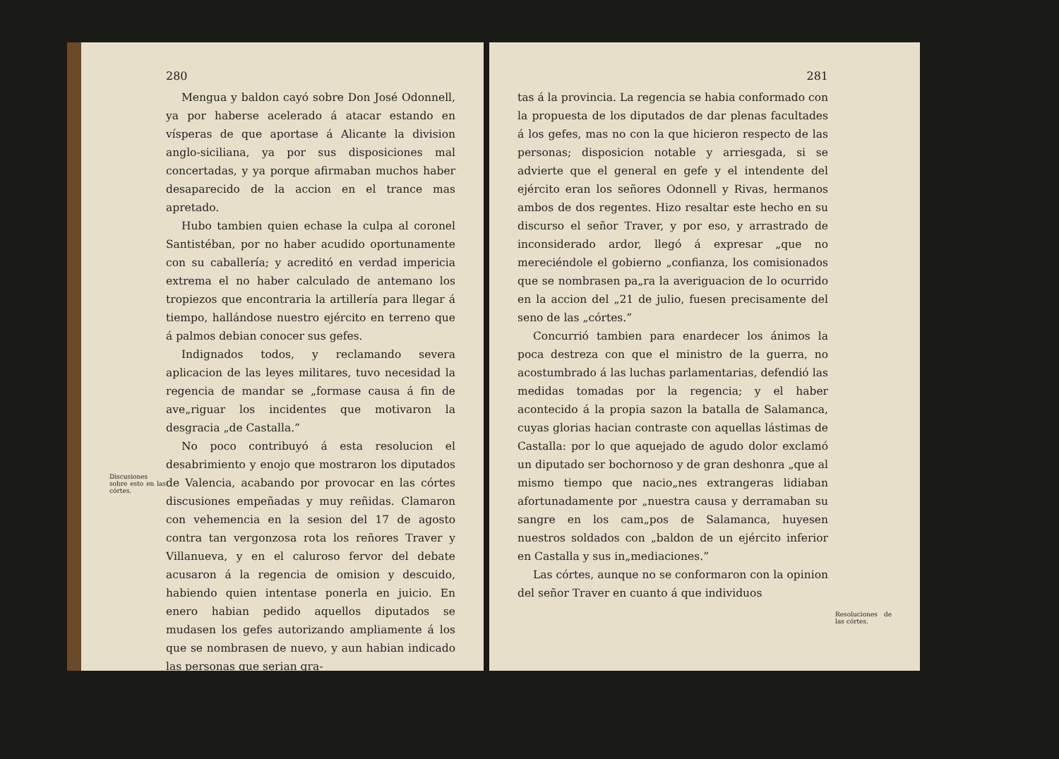Discusiones sobre esto en las córtes.
280
Mengua y baldon cayó sobre Don José Odonnell, ya por haberse acelerado á atacar estando en vísperas de que aportase á Alicante la division anglo-siciliana, ya por sus disposiciones mal concertadas, y ya porque afirmaban muchos haber desaparecido de la accion en el trance mas apretado.
Hubo tambien quien echase la culpa al coronel Santistéban, por no haber acudido oportunamente con su caballería; y acreditó en verdad impericia extrema el no haber calculado de antemano los tropiezos que encontraria la artillería para llegar á tiempo, hallándose nuestro ejército en terreno que á palmos debian conocer sus gefes.
Indignados todos, y reclamando severa aplicacion de las leyes militares, tuvo necesidad la regencia de mandar se „formase causa á fin de ave„riguar los incidentes que motivaron la desgracia „de Castalla.”
No poco contribuyó á esta resolucion el desabrimiento y enojo que mostraron los diputados de Valencia, acabando por provocar en las córtes discusiones empeñadas y muy reñidas. Clamaron con vehemencia en la sesion del 17 de agosto contra tan vergonzosa rota los reñores Traver y Villanueva, y en el caluroso fervor del debate acusaron á la regencia de omision y descuido, habiendo quien intentase ponerla en juicio. En enero habian pedido aquellos diputados se mudasen los gefes autorizando ampliamente á los que se nombrasen de nuevo, y aun habian indicado las personas que serian gra-
281
tas á la provincia. La regencia se habia conformado con la propuesta de los diputados de dar plenas facultades á los gefes, mas no con la que hicieron respecto de las personas; disposicion notable y arriesgada, si se advierte que el general en gefe y el intendente del ejército eran los señores Odonnell y Rivas, hermanos ambos de dos regentes. Hizo resaltar este hecho en su discurso el señor Traver, y por eso, y arrastrado de inconsiderado ardor, llegó á expresar „que no mereciéndole el gobierno „confianza, los comisionados que se nombrasen pa„ra la averiguacion de lo ocurrido en la accion del „21 de julio, fuesen precisamente del seno de las „córtes.”
Concurrió tambien para enardecer los ánimos la poca destreza con que el ministro de la guerra, no acostumbrado á las luchas parlamentarias, defendió las medidas tomadas por la regencia; y el haber acontecido á la propia sazon la batalla de Salamanca, cuyas glorias hacian contraste con aquellas lástimas de Castalla: por lo que aquejado de agudo dolor exclamó un diputado ser bochornoso y de gran deshonra „que al mismo tiempo que nacio„nes extrangeras lidiaban afortunadamente por „nuestra causa y derramaban su sangre en los cam„pos de Salamanca, huyesen nuestros soldados con „baldon de un ejército inferior en Castalla y sus in„mediaciones.”
Las córtes, aunque no se conformaron con la opinion del señor Traver en cuanto á que individuos
Resoluciones de las córtes.